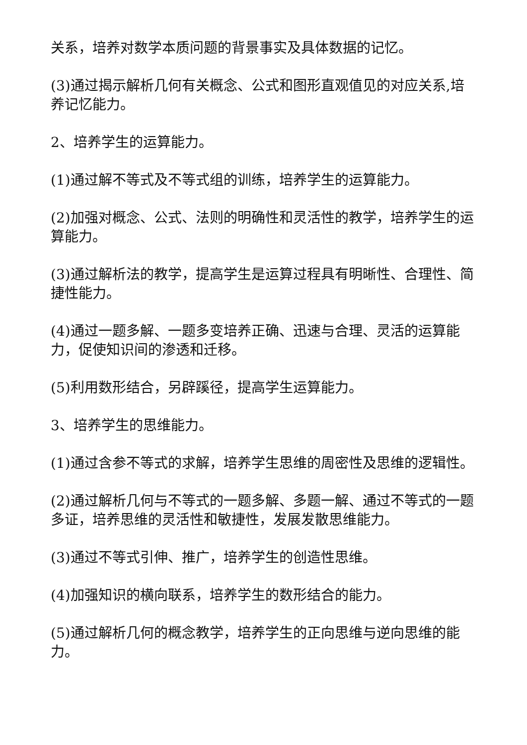关系，培养对数学本质问题的背景事实及具体数据的记忆。
(3)通过揭示解析几何有关概念、公式和图形直观值见的对应关系,培养记忆能力。
2、培养学生的运算能力。
(1)通过解不等式及不等式组的训练，培养学生的运算能力。
(2)加强对概念、公式、法则的明确性和灵活性的教学，培养学生的运算能力。
(3)通过解析法的教学，提高学生是运算过程具有明晰性、合理性、简捷性能力。
(4)通过一题多解、一题多变培养正确、迅速与合理、灵活的运算能力，促使知识间的渗透和迁移。
(5)利用数形结合，另辟蹊径，提高学生运算能力。
3、培养学生的思维能力。
(1)通过含参不等式的求解，培养学生思维的周密性及思维的逻辑性。
(2)通过解析几何与不等式的一题多解、多题一解、通过不等式的一题多证，培养思维的灵活性和敏捷性，发展发散思维能力。
(3)通过不等式引伸、推广，培养学生的创造性思维。
(4)加强知识的横向联系，培养学生的数形结合的能力。
(5)通过解析几何的概念教学，培养学生的正向思维与逆向思维的能力。